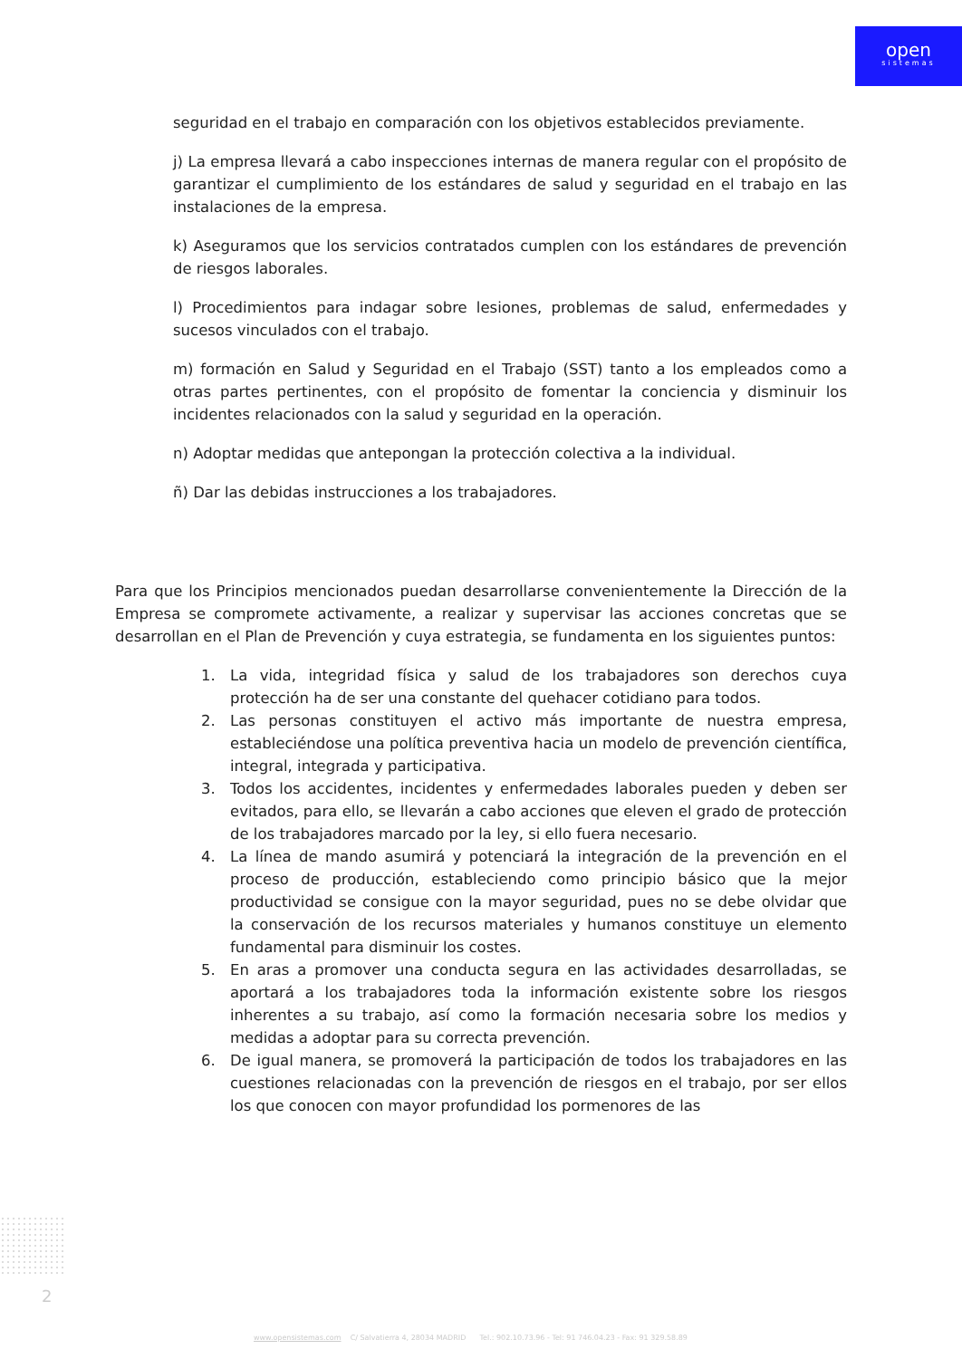open
sistemas
seguridad en el trabajo en comparación con los objetivos establecidos previamente.
j) La empresa llevará a cabo inspecciones internas de manera regular con el propósito de garantizar el cumplimiento de los estándares de salud y seguridad en el trabajo en las instalaciones de la empresa.
k) Aseguramos que los servicios contratados cumplen con los estándares de prevención de riesgos laborales.
l) Procedimientos para indagar sobre lesiones, problemas de salud, enfermedades y sucesos vinculados con el trabajo.
m) formación en Salud y Seguridad en el Trabajo (SST) tanto a los empleados como a otras partes pertinentes, con el propósito de fomentar la conciencia y disminuir los incidentes relacionados con la salud y seguridad en la operación.
n) Adoptar medidas que antepongan la protección colectiva a la individual.
ñ) Dar las debidas instrucciones a los trabajadores.
Para que los Principios mencionados puedan desarrollarse convenientemente la Dirección de la Empresa se compromete activamente, a realizar y supervisar las acciones concretas que se desarrollan en el Plan de Prevención y cuya estrategia, se fundamenta en los siguientes puntos:
1. La vida, integridad física y salud de los trabajadores son derechos cuya protección ha de ser una constante del quehacer cotidiano para todos.
2. Las personas constituyen el activo más importante de nuestra empresa, estableciéndose una política preventiva hacia un modelo de prevención científica, integral, integrada y participativa.
3. Todos los accidentes, incidentes y enfermedades laborales pueden y deben ser evitados, para ello, se llevarán a cabo acciones que eleven el grado de protección de los trabajadores marcado por la ley, si ello fuera necesario.
4. La línea de mando asumirá y potenciará la integración de la prevención en el proceso de producción, estableciendo como principio básico que la mejor productividad se consigue con la mayor seguridad, pues no se debe olvidar que la conservación de los recursos materiales y humanos constituye un elemento fundamental para disminuir los costes.
5. En aras a promover una conducta segura en las actividades desarrolladas, se aportará a los trabajadores toda la información existente sobre los riesgos inherentes a su trabajo, así como la formación necesaria sobre los medios y medidas a adoptar para su correcta prevención.
6. De igual manera, se promoverá la participación de todos los trabajadores en las cuestiones relacionadas con la prevención de riesgos en el trabajo, por ser ellos los que conocen con mayor profundidad los pormenores de las
2
www.opensistemas.com C/ Salvatierra 4, 28034 MADRID Tel.: 902.10.73.96 - Tel: 91 746.04.23 - Fax: 91 329.58.89